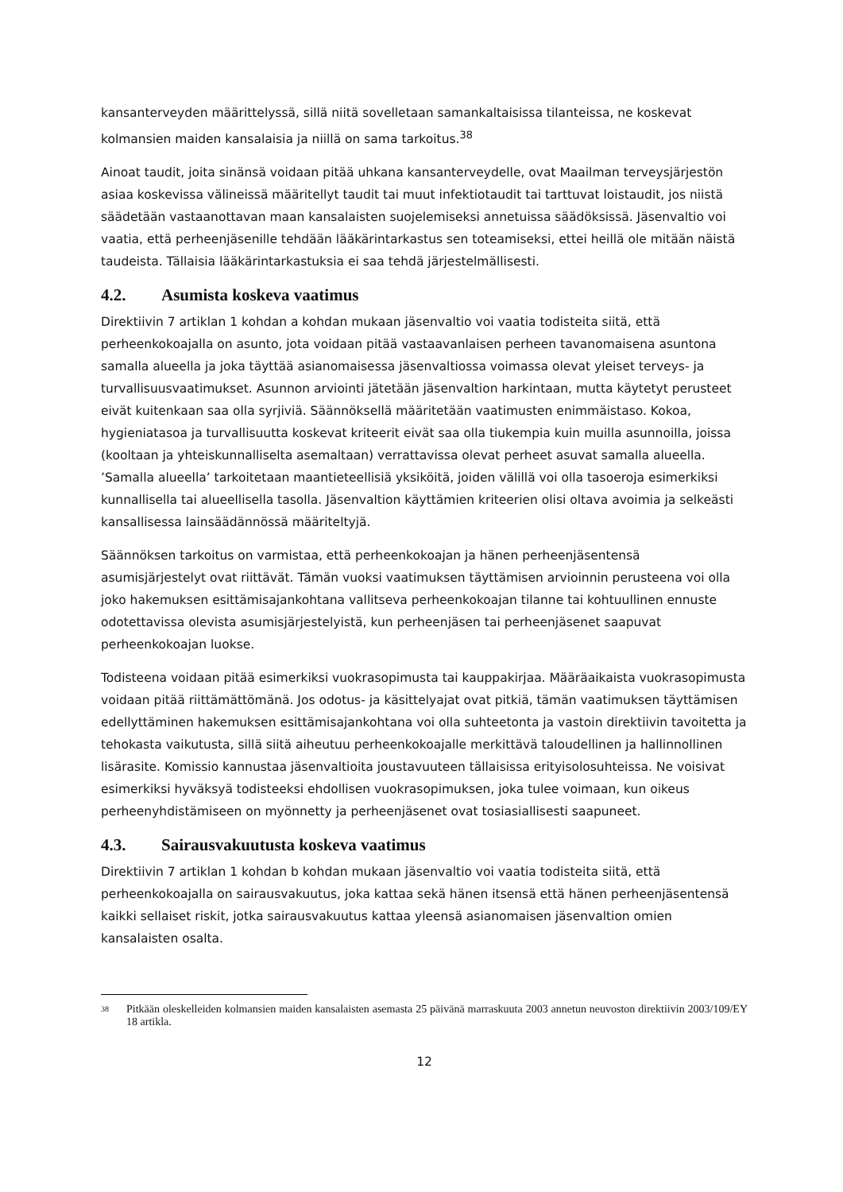kansanterveyden määrittelyssä, sillä niitä sovelletaan samankaltaisissa tilanteissa, ne koskevat kolmansien maiden kansalaisia ja niillä on sama tarkoitus.<sup>38</sup>
Ainoat taudit, joita sinänsä voidaan pitää uhkana kansanterveydelle, ovat Maailman terveysjärjestön asiaa koskevissa välineissä määritellyt taudit tai muut infektiotaudit tai tarttuvat loistaudit, jos niistä säädetään vastaanottavan maan kansalaisten suojelemiseksi annetuissa säädöksissä. Jäsenvaltio voi vaatia, että perheenjäsenille tehdään lääkärintarkastus sen toteamiseksi, ettei heillä ole mitään näistä taudeista. Tällaisia lääkärintarkastuksia ei saa tehdä järjestelmällisesti.
4.2. Asumista koskeva vaatimus
Direktiivin 7 artiklan 1 kohdan a kohdan mukaan jäsenvaltio voi vaatia todisteita siitä, että perheenkokoajalla on asunto, jota voidaan pitää vastaavanlaisen perheen tavanomaisena asuntona samalla alueella ja joka täyttää asianomaisessa jäsenvaltiossa voimassa olevat yleiset terveys- ja turvallisuusvaatimukset. Asunnon arviointi jätetään jäsenvaltion harkintaan, mutta käytetyt perusteet eivät kuitenkaan saa olla syrjiviä. Säännöksellä määritetään vaatimusten enimmäistaso. Kokoa, hygieniatasoa ja turvallisuutta koskevat kriteerit eivät saa olla tiukempia kuin muilla asunnoilla, joissa (kooltaan ja yhteiskunnalliselta asemaltaan) verrattavissa olevat perheet asuvat samalla alueella. ’Samalla alueella’ tarkoitetaan maantieteellisiä yksiköitä, joiden välillä voi olla tasoeroja esimerkiksi kunnallisella tai alueellisella tasolla. Jäsenvaltion käyttämien kriteerien olisi oltava avoimia ja selkeästi kansallisessa lainsäädännössä määriteltyjä.
Säännöksen tarkoitus on varmistaa, että perheenkokoajan ja hänen perheenjäsentensä asumisjärjestelyt ovat riittävät. Tämän vuoksi vaatimuksen täyttämisen arvioinnin perusteena voi olla joko hakemuksen esittämisajankohtana vallitseva perheenkokoajan tilanne tai kohtuullinen ennuste odotettavissa olevista asumisjärjestelyistä, kun perheenjäsen tai perheenjäsenet saapuvat perheenkokoajan luokse.
Todisteena voidaan pitää esimerkiksi vuokrasopimusta tai kauppakirjaa. Määräaikaista vuokrasopimusta voidaan pitää riittämättömänä. Jos odotus- ja käsittelyajat ovat pitkiä, tämän vaatimuksen täyttämisen edellyttäminen hakemuksen esittämisajankohtana voi olla suhteetonta ja vastoin direktiivin tavoitetta ja tehokasta vaikutusta, sillä siitä aiheutuu perheenkokoajalle merkittävä taloudellinen ja hallinnollinen lisärasite. Komissio kannustaa jäsenvaltioita joustavuuteen tällaisissa erityisolosuhteissa. Ne voisivat esimerkiksi hyväksyä todisteeksi ehdollisen vuokrasopimuksen, joka tulee voimaan, kun oikeus perheenyhdistämiseen on myönnetty ja perheenjäsenet ovat tosiasiallisesti saapuneet.
4.3. Sairausvakuutusta koskeva vaatimus
Direktiivin 7 artiklan 1 kohdan b kohdan mukaan jäsenvaltio voi vaatia todisteita siitä, että perheenkokoajalla on sairausvakuutus, joka kattaa sekä hänen itsensä että hänen perheenjäsentensä kaikki sellaiset riskit, jotka sairausvakuutus kattaa yleensä asianomaisen jäsenvaltion omien kansalaisten osalta.
<sup>38</sup> Pitkään oleskelleiden kolmansien maiden kansalaisten asemasta 25 päivänä marraskuuta 2003 annetun neuvoston direktiivin 2003/109/EY 18 artikla.
12